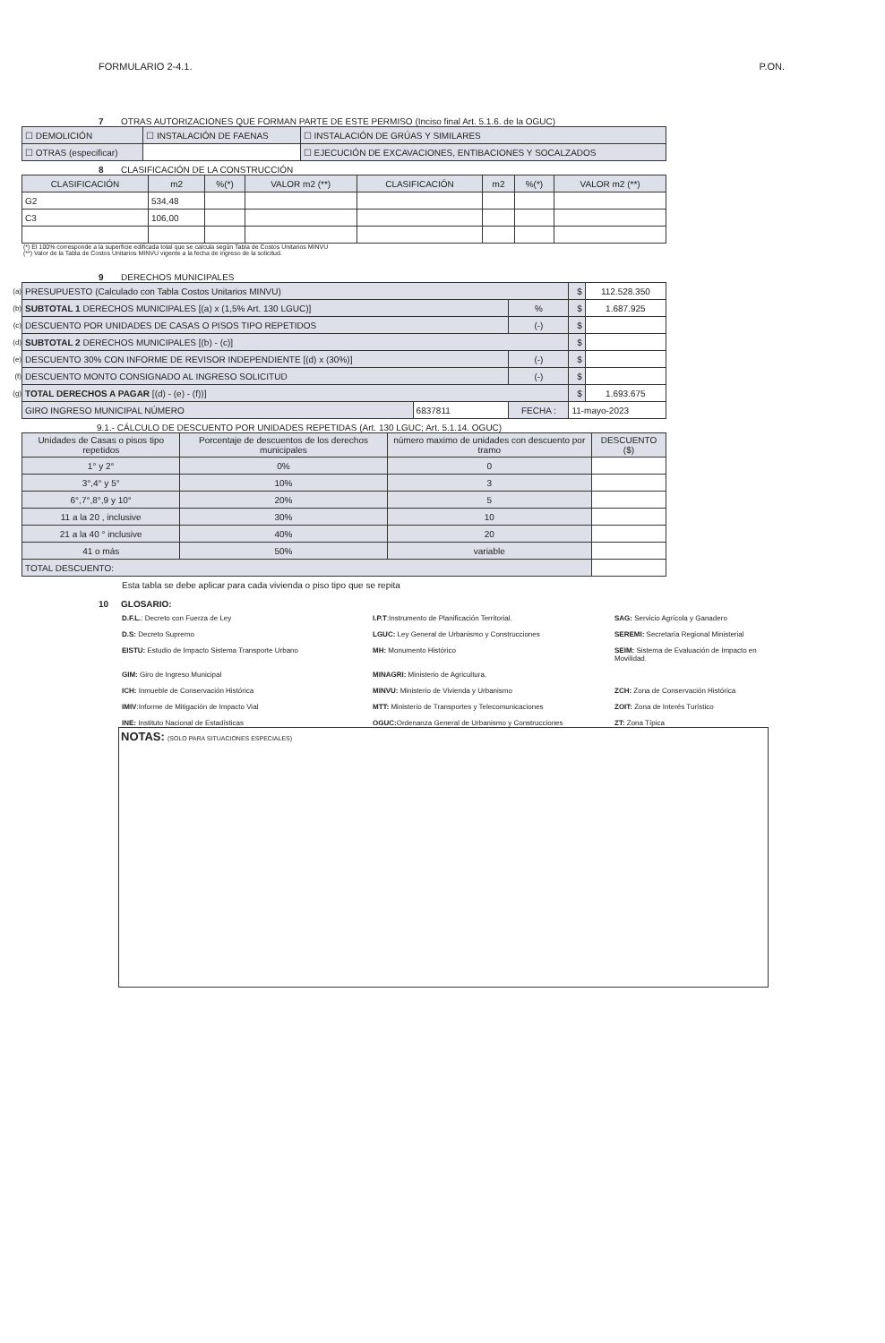FORMULARIO 2-4.1. P.ON.
7 OTRAS AUTORIZACIONES QUE FORMAN PARTE DE ESTE PERMISO (Inciso final Art. 5.1.6. de la OGUC)
| ☐ DEMOLICIÓN | ☐ INSTALACIÓN DE FAENAS | ☐ INSTALACIÓN DE GRÚAS Y SIMILARES |
| ☐ OTRAS (especificar) | | ☐ EJECUCIÓN DE EXCAVACIONES, ENTIBACIONES Y SOCALZADOS |
8 CLASIFICACIÓN DE LA CONSTRUCCIÓN
| CLASIFICACIÓN | m2 | %(*) | VALOR m2 (**) | CLASIFICACIÓN | m2 | %(*) | VALOR m2 (**) |
| --- | --- | --- | --- | --- | --- | --- | --- |
| G2 | 534,48 | | | | | | |
| C3 | 106,00 | | | | | | |
(*) El 100% corresponde a la superficie edificada total que se calcula según Tabla de Costos Unitarios MINVU
(**) Valor de la Tabla de Costos Unitarios MINVU vigente a la fecha de ingreso de la solicitud.
9 DERECHOS MUNICIPALES
| (a) | PRESUPUESTO (Calculado con Tabla Costos Unitarios MINVU) | | | $ | 112.528.350 |
| (b) | SUBTOTAL 1 DERECHOS MUNICIPALES [(a) x (1,5% Art. 130 LGUC)] | | % | $ | 1.687.925 |
| (c) | DESCUENTO POR UNIDADES DE CASAS O PISOS TIPO REPETIDOS | | (-) | $ | |
| (d) | SUBTOTAL 2 DERECHOS MUNICIPALES [(b) - (c)] | | | $ | |
| (e) | DESCUENTO 30% CON INFORME DE REVISOR INDEPENDIENTE [(d) x (30%)] | | (-) | $ | |
| (f) | DESCUENTO MONTO CONSIGNADO AL INGRESO SOLICITUD | | (-) | $ | |
| (g) | TOTAL DERECHOS A PAGAR [(d) - (e) - (f))] | | | $ | 1.693.675 |
| | GIRO INGRESO MUNICIPAL NÚMERO | 6837811 | FECHA : | 11-mayo-2023 | |
9.1.- CÁLCULO DE DESCUENTO POR UNIDADES REPETIDAS (Art. 130 LGUC; Art. 5.1.14. OGUC)
| Unidades de Casas o pisos tipo repetidos | Porcentaje de descuentos de los derechos municipales | número maximo de unidades con descuento por tramo | DESCUENTO ($) |
| --- | --- | --- | --- |
| 1° y 2° | 0% | 0 | |
| 3°,4° y 5° | 10% | 3 | |
| 6°,7°,8°,9 y 10° | 20% | 5 | |
| 11 a la 20 , inclusive | 30% | 10 | |
| 21 a la 40 ° inclusive | 40% | 20 | |
| 41 o más | 50% | variable | |
| TOTAL DESCUENTO: | | | |
Esta tabla se debe aplicar para cada vivienda o piso tipo que se repita
10 GLOSARIO:
D.F.L.: Decreto con Fuerza de Ley
I.P.T:Instrumento de Planificación Territorial.
SAG: Servicio Agrícola y Ganadero
D.S: Decreto Supremo
LGUC: Ley General de Urbanismo y Construcciones
SEREMI: Secretaría Regional Ministerial
EISTU: Estudio de Impacto Sistema Transporte Urbano
MH: Monumento Histórico
SEIM: Sistema de Evaluación de Impacto en Movilidad.
GIM: Giro de Ingreso Municipal
MINAGRI: Ministerio de Agricultura.
ICH: Inmueble de Conservación Histórica
MINVU: Ministerio de Vivienda y Urbanismo
ZCH: Zona de Conservación Histórica
IMIV:Informe de Mitigación de Impacto Vial
MTT: Ministerio de Transportes y Telecomunicaciones
ZOIT: Zona de Interés Turístico
INE: Instituto Nacional de Estadísticas
OGUC: Ordenanza General de Urbanismo y Construcciones
ZT: Zona Típica
NOTAS: (SOLO PARA SITUACIONES ESPECIALES)